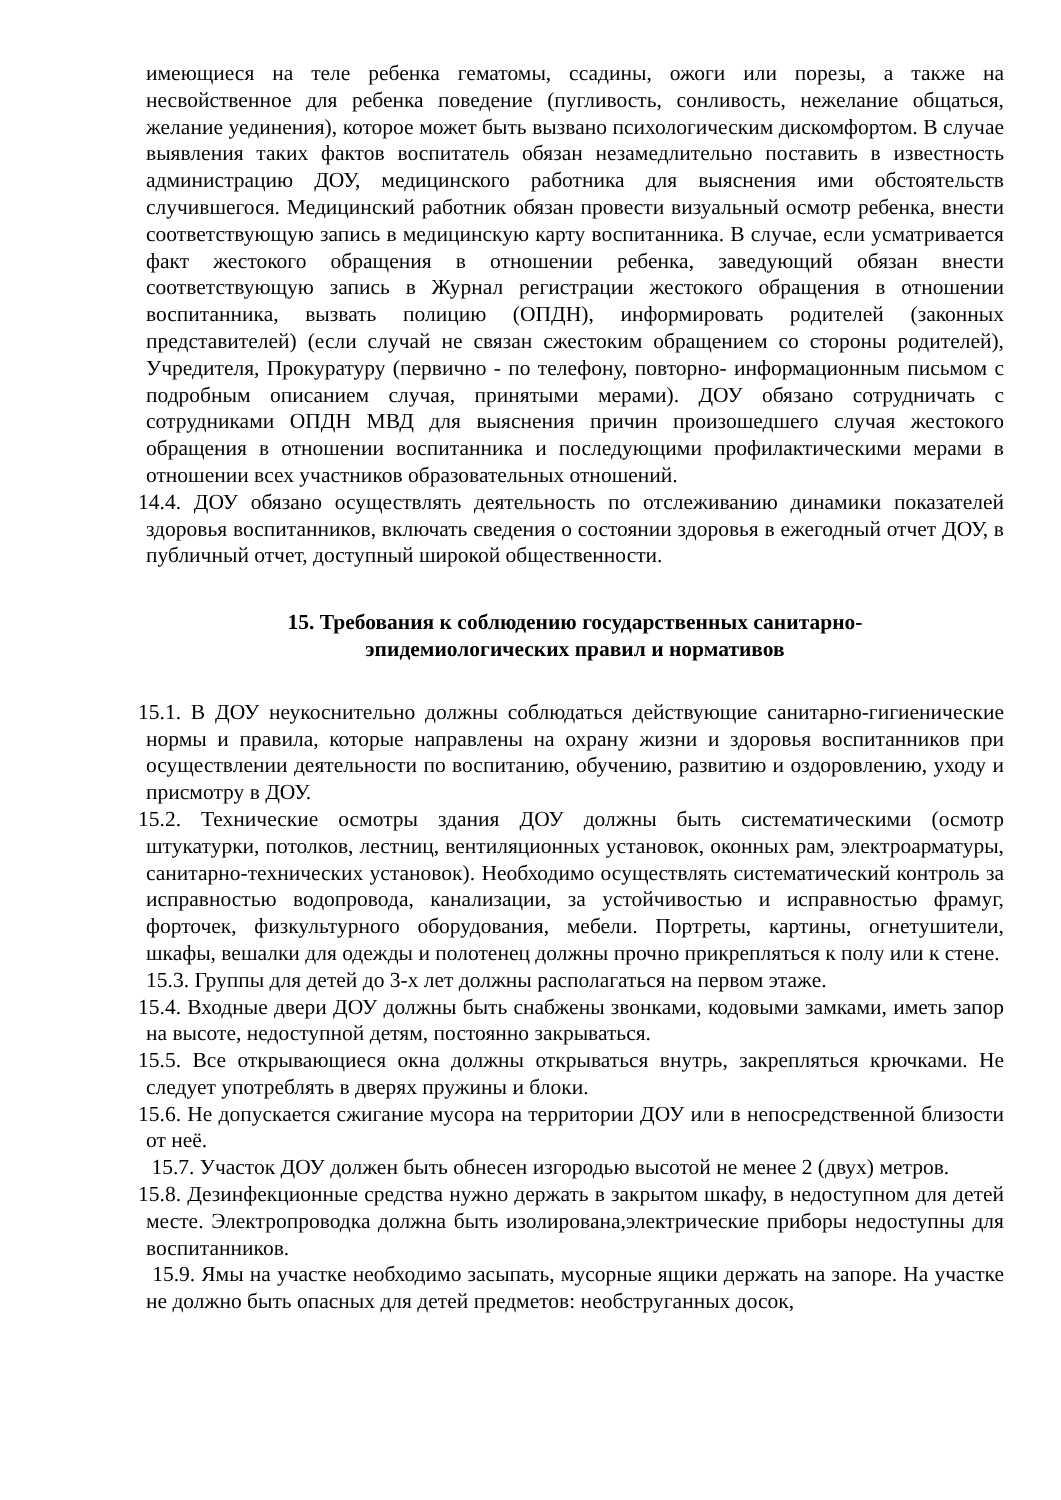имеющиеся на теле ребенка гематомы, ссадины, ожоги или порезы, а также на несвойственное для ребенка поведение (пугливость, сонливость, нежелание общаться, желание уединения), которое может быть вызвано психологическим дискомфортом. В случае выявления таких фактов воспитатель обязан незамедлительно поставить в известность администрацию ДОУ, медицинского работника для выяснения ими обстоятельств случившегося. Медицинский работник обязан провести визуальный осмотр ребенка, внести соответствующую запись в медицинскую карту воспитанника. В случае, если усматривается факт жестокого обращения в отношении ребенка, заведующий обязан внести соответствующую запись в Журнал регистрации жестокого обращения в отношении воспитанника, вызвать полицию (ОПДН), информировать родителей (законных представителей) (если случай не связан сжестоким обращением со стороны родителей), Учредителя, Прокуратуру (первично - по телефону, повторно- информационным письмом с подробным описанием случая, принятыми мерами). ДОУ обязано сотрудничать с сотрудниками ОПДН МВД для выяснения причин произошедшего случая жестокого обращения в отношении воспитанника и последующими профилактическими мерами в отношении всех участников образовательных отношений.
14.4. ДОУ обязано осуществлять деятельность по отслеживанию динамики показателей здоровья воспитанников, включать сведения о состоянии здоровья в ежегодный отчет ДОУ, в публичный отчет, доступный широкой общественности.
15. Требования к соблюдению государственных санитарно-
эпидемиологических правил и нормативов
15.1. В ДОУ неукоснительно должны соблюдаться действующие санитарно-гигиенические нормы и правила, которые направлены на охрану жизни и здоровья воспитанников при осуществлении деятельности по воспитанию, обучению, развитию и оздоровлению, уходу и присмотру в ДОУ.
15.2. Технические осмотры здания ДОУ должны быть систематическими (осмотр штукатурки, потолков, лестниц, вентиляционных установок, оконных рам, электроарматуры, санитарно-технических установок). Необходимо осуществлять систематический контроль за исправностью водопровода, канализации, за устойчивостью и исправностью фрамуг, форточек, физкультурного оборудования, мебели. Портреты, картины, огнетушители, шкафы, вешалки для одежды и полотенец должны прочно прикрепляться к полу или к стене.
15.3. Группы для детей до 3-х лет должны располагаться на первом этаже.
15.4. Входные двери ДОУ должны быть снабжены звонками, кодовыми замками, иметь запор на высоте, недоступной детям, постоянно закрываться.
15.5. Все открывающиеся окна должны открываться внутрь, закрепляться крючками. Не следует употреблять в дверях пружины и блоки.
15.6. Не допускается сжигание мусора на территории ДОУ или в непосредственной близости от неё.
15.7. Участок ДОУ должен быть обнесен изгородью высотой не менее 2 (двух) метров.
15.8. Дезинфекционные средства нужно держать в закрытом шкафу, в недоступном для детей месте. Электропроводка должна быть изолирована,электрические приборы недоступны для воспитанников.
15.9. Ямы на участке необходимо засыпать, мусорные ящики держать на запоре. На участке не должно быть опасных для детей предметов: необструганных досок,